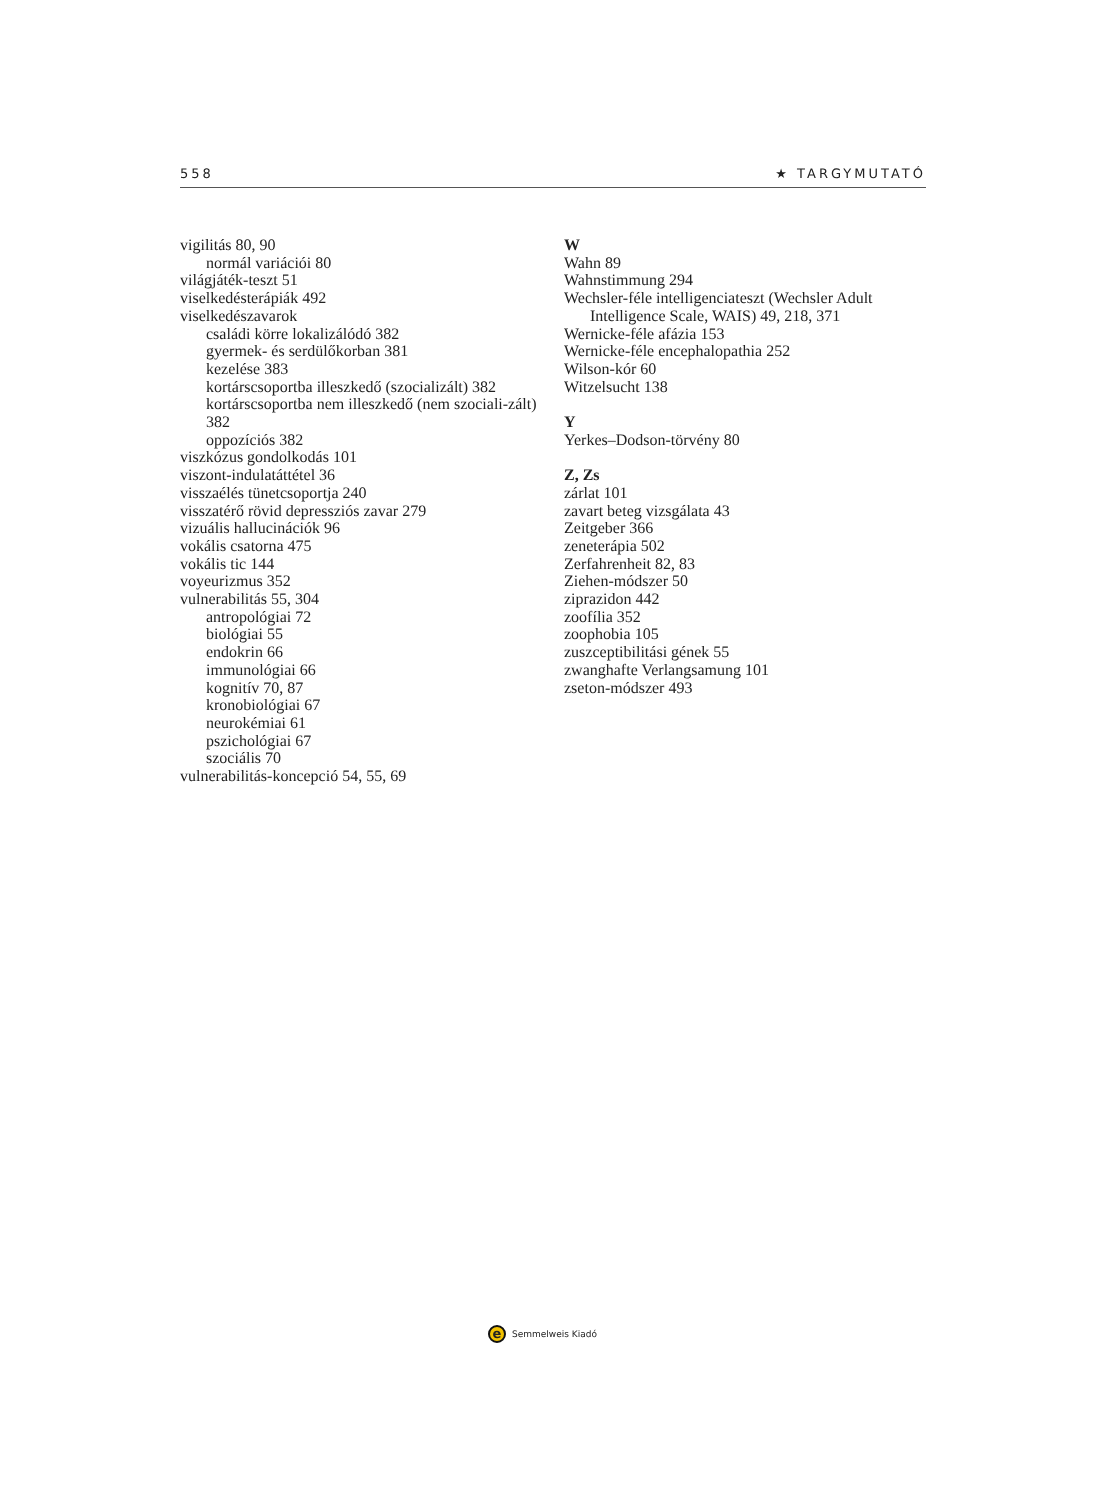558 ★ TARGYMUTATÓ
vigilitás 80, 90
normál variációi 80
világjáték-teszt 51
viselkedésterápiák 492
viselkedészavarok
családi körre lokalizálódó 382
gyermek- és serdülőkorban 381
kezelése 383
kortárscsoportba illeszkedő (szocializált) 382
kortárscsoportba nem illeszkedő (nem szociali-zált) 382
oppozíciós 382
viszkózus gondolkodás 101
viszont-indulatáttétel 36
visszaélés tünetcsoportja 240
visszatérő rövid depressziós zavar 279
vizuális hallucinációk 96
vokális csatorna 475
vokális tic 144
voyeurizmus 352
vulnerabilitás 55, 304
antropológiai 72
biológiai 55
endokrin 66
immunológiai 66
kognitív 70, 87
kronobiológiai 67
neurokémiai 61
pszichológiai 67
szociális 70
vulnerabilitás-koncepció 54, 55, 69
W
Wahn 89
Wahnstimmung 294
Wechsler-féle intelligenciateszt (Wechsler Adult
Intelligence Scale, WAIS) 49, 218, 371
Wernicke-féle afázia 153
Wernicke-féle encephalopathia 252
Wilson-kór 60
Witzelsucht 138
Y
Yerkes–Dodson-törvény 80
Z, Zs
zárlat 101
zavart beteg vizsgálata 43
Zeitgeber 366
zeneterápia 502
Zerfahrenheit 82, 83
Ziehen-módszer 50
ziprazidon 442
zoofília 352
zoophobia 105
zuszceptibilitási gének 55
zwanghafte Verlangsamung 101
zseton-módszer 493
e
Semmelweis Kiadó